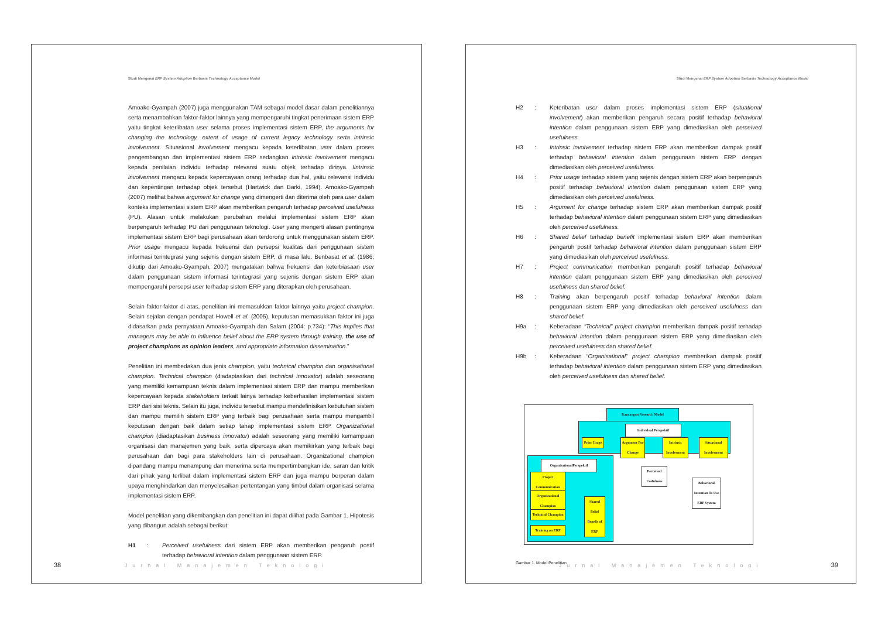Studi Mengenai ERP System Adoption Berbasis Technology Acceptance Model
Amoako-Gyampah (2007) juga menggunakan TAM sebagai model dasar dalam penelitiannya serta menambahkan faktor-faktor lainnya yang mempengaruhi tingkat penerimaan sistem ERP yaitu tingkat keterlibatan user selama proses implementasi sistem ERP, the arguments for changing the technology, extent of usage of current legacy technology serta intrinsic involvement. Situasional involvement mengacu kepada keterlibatan user dalam proses pengembangan dan implementasi sistem ERP sedangkan intrinsic involvement mengacu kepada penilaian individu terhadap relevansi suatu objek terhadap dirinya. Iintrinsic involvement mengacu kepada kepercayaan orang terhadap dua hal, yaitu relevansi individu dan kepentingan terhadap objek tersebut (Hartwick dan Barki, 1994). Amoako-Gyampah (2007) melihat bahwa argument for change yang dimengerti dan diterima oleh para user dalam konteks implementasi sistem ERP akan memberikan pengaruh terhadap perceived usefulness (PU). Alasan untuk melakukan perubahan melalui implementasi sistem ERP akan berpengaruh terhadap PU dari penggunaan teknologi. User yang mengerti alasan pentingnya implementasi sistem ERP bagi perusahaan akan terdorong untuk menggunakan sistem ERP. Prior usage mengacu kepada frekuensi dan persepsi kualitas dari penggunaan sistem informasi terintegrasi yang sejenis dengan sistem ERP, di masa lalu. Benbasat et al. (1986; dikutip dari Amoako-Gyampah, 2007) mengatakan bahwa frekuensi dan keterbiasaan user dalam penggunaan sistem informasi terintegrasi yang sejenis dengan sistem ERP akan mempengaruhi persepsi user terhadap sistem ERP yang diterapkan oleh perusahaan.
Selain faktor-faktor di atas, penelitian ini memasukkan faktor lainnya yaitu project champion. Selain sejalan dengan pendapat Howell et al. (2005), keputusan memasukkan faktor ini juga didasarkan pada pernyataan Amoako-Gyampah dan Salam (2004: p.734): “This implies that managers may be able to influence belief about the ERP system through training, the use of project champions as opinion leaders, and appropriate information dissemination.”
Penelitian ini membedakan dua jenis champion, yaitu technical champion dan organisational champion. Technical champion (diadaptasikan dari technical innovator) adalah seseorang yang memiliki kemampuan teknis dalam implementasi sistem ERP dan mampu memberikan kepercayaan kepada stakeholders terkait lainya terhadap keberhasilan implementasi sistem ERP dari sisi teknis. Selain itu juga, individu tersebut mampu mendefinisikan kebutuhan sistem dan mampu memilih sistem ERP yang terbaik bagi perusahaan serta mampu mengambil keputusan dengan baik dalam setiap tahap implementasi sistem ERP. Organizational champion (diadaptasikan business innovator) adalah seseorang yang memiliki kemampuan organisasi dan manajemen yang baik, serta dipercaya akan memikirkan yang terbaik bagi perusahaan dan bagi para stakeholders lain di perusahaan. Organizational champion dipandang mampu menampung dan menerima serta mempertimbangkan ide, saran dan kritik dari pihak yang terlibat dalam implementasi sistem ERP dan juga mampu berperan dalam upaya menghindarkan dan menyelesaikan pertentangan yang timbul dalam organisasi selama implementasi sistem ERP.
Model penelitian yang dikembangkan dan penelitian ini dapat dilihat pada Gambar 1. Hipotesis yang dibangun adalah sebagai berikut:
H1: Perceived usefulness dari sistem ERP akan memberikan pengaruh postif terhadap behavioral intention dalam penggunaan sistem ERP.
38
Jurnal Manajemen Teknologi
Studi Mengenai ERP System Adoption Berbasis Technology Acceptance Model
H2: Keteribatan user dalam proses implementasi sistem ERP (situational involvement) akan memberikan pengaruh secara positif terhadap behavioral intention dalam penggunaan sistem ERP yang dimediasikan oleh perceived usefulness.
H3: Intrinsic involvement terhadap sistem ERP akan memberikan dampak positif terhadap behavioral intention dalam penggunaan sistem ERP dengan dimediasikan oleh perceived usefulness.
H4: Prior usage terhadap sistem yang sejenis dengan sistem ERP akan berpengaruh positif terhadap behavioral intention dalam penggunaan sistem ERP yang dimediasikan oleh perceived usefulness.
H5: Argument for change terhadap sistem ERP akan memberikan dampak positif terhadap behavioral intention dalam penggunaan sistem ERP yang dimediasikan oleh perceived usefulness.
H6: Shared belief terhadap benefit implementasi sistem ERP akan memberikan pengaruh postif terhadap behavioral intention dalam penggunaan sistem ERP yang dimediasikan oleh perceived usefulness.
H7: Project communication memberikan pengaruh positif terhadap behavioral intention dalam penggunaan sistem ERP yang dimediasikan oleh perceived usefulness dan shared belief.
H8: Training akan berpengaruh positif terhadap behavioral intention dalam penggunaan sistem ERP yang dimediasikan oleh perceived usefulness dan shared belief.
H9a: Keberadaan “Technical” project champion memberikan dampak positif terhadap behavioral intention dalam penggunaan sistem ERP yang dimediasikan oleh perceived usefulness dan shared belief.
H9b: Keberadaan “Organisational” project champion memberikan dampak positif terhadap behavioral intention dalam penggunaan sistem ERP yang dimediasikan oleh perceived usefulness dan shared belief.
Rancangan Research Model
Individual Perspektif
Prior Usage
Argument For Change
Intrinsic Involvement
Situasional Involvement
OrganizationalPerspektif
Project Communication
Organizational Champion
Technical Champion
Training on ERP
Shared Belief Benefit of ERP
Perceived Usefulness
Behavioral Intention To Use ERP System
Gambar 1. Model Penelitian
39 Jurnal Manajemen Teknologi